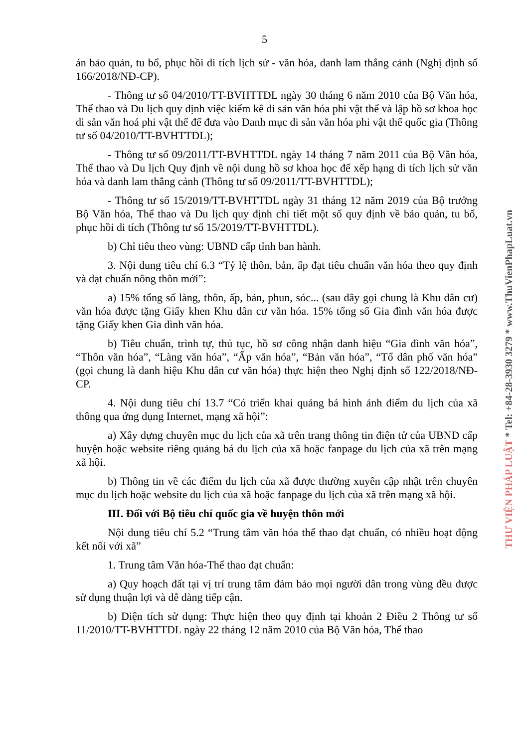5
án bảo quản, tu bổ, phục hồi di tích lịch sử - văn hóa, danh lam thắng cảnh (Nghị định số 166/2018/NĐ-CP).
- Thông tư số 04/2010/TT-BVHTTDL ngày 30 tháng 6 năm 2010 của Bộ Văn hóa, Thể thao và Du lịch quy định việc kiểm kê di sản văn hóa phi vật thể và lập hồ sơ khoa học di sản văn hoá phi vật thể để đưa vào Danh mục di sản văn hóa phi vật thể quốc gia (Thông tư số 04/2010/TT-BVHTTDL);
- Thông tư số 09/2011/TT-BVHTTDL ngày 14 tháng 7 năm 2011 của Bộ Văn hóa, Thể thao và Du lịch Quy định về nội dung hồ sơ khoa học để xếp hạng di tích lịch sử văn hóa và danh lam thắng cảnh (Thông tư số 09/2011/TT-BVHTTDL);
- Thông tư số 15/2019/TT-BVHTTDL ngày 31 tháng 12 năm 2019 của Bộ trưởng Bộ Văn hóa, Thể thao và Du lịch quy định chi tiết một số quy định về bảo quản, tu bổ, phục hồi di tích (Thông tư số 15/2019/TT-BVHTTDL).
b) Chỉ tiêu theo vùng: UBND cấp tỉnh ban hành.
3. Nội dung tiêu chí 6.3 “Tỷ lệ thôn, bản, ấp đạt tiêu chuẩn văn hóa theo quy định và đạt chuẩn nông thôn mới”:
a) 15% tổng số làng, thôn, ấp, bản, phun, sóc... (sau đây gọi chung là Khu dân cư) văn hóa được tặng Giấy khen Khu dân cư văn hóa. 15% tổng số Gia đình văn hóa được tặng Giấy khen Gia đình văn hóa.
b) Tiêu chuẩn, trình tự, thủ tục, hồ sơ công nhận danh hiệu “Gia đình văn hóa”, “Thôn văn hóa”, “Làng văn hóa”, “Ấp văn hóa”, “Bản văn hóa”, “Tổ dân phố văn hóa” (gọi chung là danh hiệu Khu dân cư văn hóa) thực hiện theo Nghị định số 122/2018/NĐ-CP.
4. Nội dung tiêu chí 13.7 “Có triển khai quảng bá hình ảnh điểm du lịch của xã thông qua ứng dụng Internet, mạng xã hội”:
a) Xây dựng chuyên mục du lịch của xã trên trang thông tin điện tử của UBND cấp huyện hoặc website riêng quảng bá du lịch của xã hoặc fanpage du lịch của xã trên mạng xã hội.
b) Thông tin về các điểm du lịch của xã được thường xuyên cập nhật trên chuyên mục du lịch hoặc website du lịch của xã hoặc fanpage du lịch của xã trên mạng xã hội.
III. Đối với Bộ tiêu chí quốc gia về huyện thôn mới
Nội dung tiêu chí 5.2 “Trung tâm văn hóa thể thao đạt chuẩn, có nhiều hoạt động kết nối với xã”
1. Trung tâm Văn hóa-Thể thao đạt chuẩn:
a) Quy hoạch đất tại vị trí trung tâm đảm bảo mọi người dân trong vùng đều được sử dụng thuận lợi và dễ dàng tiếp cận.
b) Diện tích sử dụng: Thực hiện theo quy định tại khoản 2 Điều 2 Thông tư số 11/2010/TT-BVHTTDL ngày 22 tháng 12 năm 2010 của Bộ Văn hóa, Thể thao
THƯ VIỆN PHÁP LUẬT * Tel: +84-28-3930 3279 * www.ThuVienPhapLuat.vn